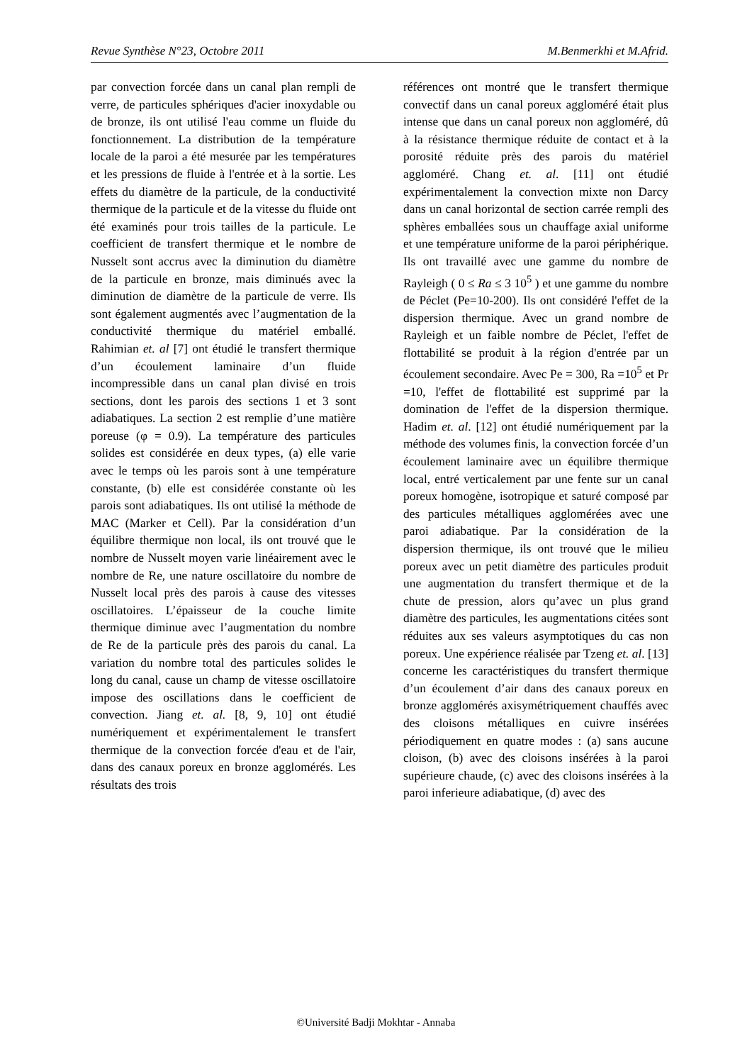Revue Synthèse N°23, Octobre 2011 M.Benmerkhi et M.Afrid.
par convection forcée dans un canal plan rempli de verre, de particules sphériques d'acier inoxydable ou de bronze, ils ont utilisé l'eau comme un fluide du fonctionnement. La distribution de la température locale de la paroi a été mesurée par les températures et les pressions de fluide à l'entrée et à la sortie. Les effets du diamètre de la particule, de la conductivité thermique de la particule et de la vitesse du fluide ont été examinés pour trois tailles de la particule. Le coefficient de transfert thermique et le nombre de Nusselt sont accrus avec la diminution du diamètre de la particule en bronze, mais diminués avec la diminution de diamètre de la particule de verre. Ils sont également augmentés avec l’augmentation de la conductivité thermique du matériel emballé. Rahimian et. al [7] ont étudié le transfert thermique d’un écoulement laminaire d’un fluide incompressible dans un canal plan divisé en trois sections, dont les parois des sections 1 et 3 sont adiabatiques. La section 2 est remplie d’une matière poreuse (φ = 0.9). La température des particules solides est considérée en deux types, (a) elle varie avec le temps où les parois sont à une température constante, (b) elle est considérée constante où les parois sont adiabatiques. Ils ont utilisé la méthode de MAC (Marker et Cell). Par la considération d’un équilibre thermique non local, ils ont trouvé que le nombre de Nusselt moyen varie linéairement avec le nombre de Re, une nature oscillatoire du nombre de Nusselt local près des parois à cause des vitesses oscillatoires. L’épaisseur de la couche limite thermique diminue avec l’augmentation du nombre de Re de la particule près des parois du canal. La variation du nombre total des particules solides le long du canal, cause un champ de vitesse oscillatoire impose des oscillations dans le coefficient de convection. Jiang et. al. [8, 9, 10] ont étudié numériquement et expérimentalement le transfert thermique de la convection forcée d'eau et de l'air, dans des canaux poreux en bronze agglomérés. Les résultats des trois
références ont montré que le transfert thermique convectif dans un canal poreux aggloméré était plus intense que dans un canal poreux non aggloméré, dû à la résistance thermique réduite de contact et à la porosité réduite près des parois du matériel aggloméré. Chang et. al. [11] ont étudié expérimentalement la convection mixte non Darcy dans un canal horizontal de section carrée rempli des sphères emballées sous un chauffage axial uniforme et une température uniforme de la paroi périphérique. Ils ont travaillé avec une gamme du nombre de Rayleigh ( 0 ≤ Ra ≤ 3 10<sup>5</sup> ) et une gamme du nombre de Péclet (Pe=10-200). Ils ont considéré l'effet de la dispersion thermique. Avec un grand nombre de Rayleigh et un faible nombre de Péclet, l'effet de flottabilité se produit à la région d'entrée par un écoulement secondaire. Avec Pe = 300, Ra =10<sup>5</sup> et Pr =10, l'effet de flottabilité est supprimé par la domination de l'effet de la dispersion thermique. Hadim et. al. [12] ont étudié numériquement par la méthode des volumes finis, la convection forcée d’un écoulement laminaire avec un équilibre thermique local, entré verticalement par une fente sur un canal poreux homogène, isotropique et saturé composé par des particules métalliques agglomérées avec une paroi adiabatique. Par la considération de la dispersion thermique, ils ont trouvé que le milieu poreux avec un petit diamètre des particules produit une augmentation du transfert thermique et de la chute de pression, alors qu’avec un plus grand diamètre des particules, les augmentations citées sont réduites aux ses valeurs asymptotiques du cas non poreux. Une expérience réalisée par Tzeng et. al. [13] concerne les caractéristiques du transfert thermique d’un écoulement d’air dans des canaux poreux en bronze agglomérés axisymétriquement chauffés avec des cloisons métalliques en cuivre insérées périodiquement en quatre modes : (a) sans aucune cloison, (b) avec des cloisons insérées à la paroi supérieure chaude, (c) avec des cloisons insérées à la paroi inferieure adiabatique, (d) avec des
©Université Badji Mokhtar - Annaba